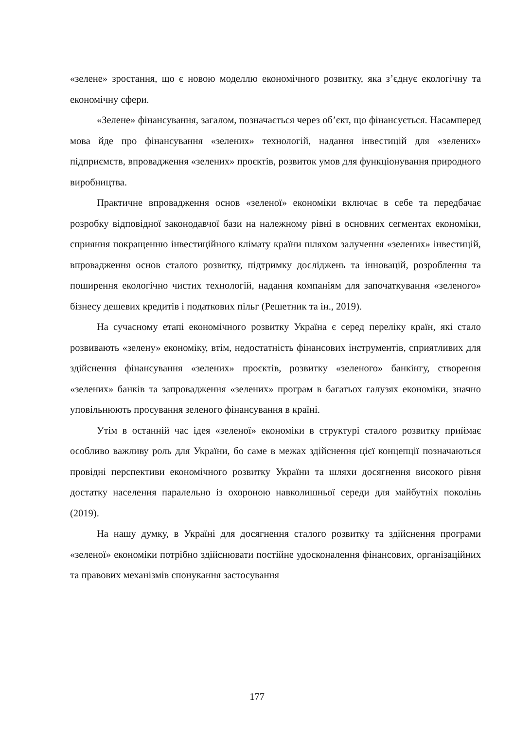«зелене» зростання, що є новою моделлю економічного розвитку, яка з’єднує екологічну та економічну сфери.
«Зелене» фінансування, загалом, позначається через об’єкт, що фінансується. Насамперед мова йде про фінансування «зелених» технологій, надання інвестицій для «зелених» підприємств, впровадження «зелених» проєктів, розвиток умов для функціонування природного виробництва.
Практичне впровадження основ «зеленої» економіки включає в себе та передбачає розробку відповідної законодавчої бази на належному рівні в основних сегментах економіки, сприяння покращенню інвестиційного клімату країни шляхом залучення «зелених» інвестицій, впровадження основ сталого розвитку, підтримку досліджень та інновацій, розроблення та поширення екологічно чистих технологій, надання компаніям для започаткування «зеленого» бізнесу дешевих кредитів і податкових пільг (Решетник та ін., 2019).
На сучасному етапі економічного розвитку Україна є серед переліку країн, які стало розвивають «зелену» економіку, втім, недостатність фінансових інструментів, сприятливих для здійснення фінансування «зелених» проєктів, розвитку «зеленого» банкінгу, створення «зелених» банків та запровадження «зелених» програм в багатьох галузях економіки, значно уповільнюють просування зеленого фінансування в країні.
Утім в останній час ідея «зеленої» економіки в структурі сталого розвитку приймає особливо важливу роль для України, бо саме в межах здійснення цієї концепції позначаються провідні перспективи економічного розвитку України та шляхи досягнення високого рівня достатку населення паралельно із охороною навколишньої середи для майбутніх поколінь (2019).
На нашу думку, в Україні для досягнення сталого розвитку та здійснення програми «зеленої» економіки потрібно здійснювати постійне удосконалення фінансових, організаційних та правових механізмів спонукання застосування
177